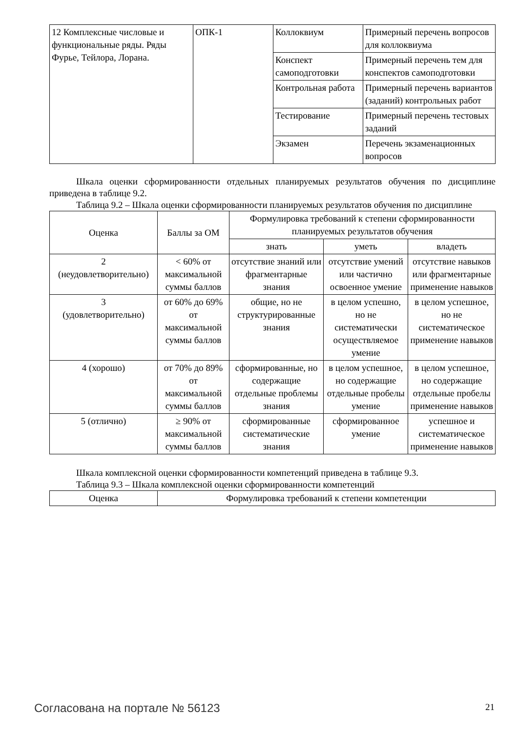| 12 Комплексные числовые и функциональные ряды. Ряды Фурье, Тейлора, Лорана. | ОПК-1 | Коллоквиум | Примерный перечень вопросов для коллоквиума |
| | | Конспект самоподготовки | Примерный перечень тем для конспектов самоподготовки |
| | | Контрольная работа | Примерный перечень вариантов (заданий) контрольных работ |
| | | Тестирование | Примерный перечень тестовых заданий |
| | | Экзамен | Перечень экзаменационных вопросов |
Шкала оценки сформированности отдельных планируемых результатов обучения по дисциплине приведена в таблице 9.2.
Таблица 9.2 – Шкала оценки сформированности планируемых результатов обучения по дисциплине
| Оценка | Баллы за ОМ | Формулировка требований к степени сформированности планируемых результатов обучения | | |
| --- | --- | --- | --- | --- |
| | | знать | уметь | владеть |
| 2 (неудовлетворительно) | < 60% от максимальной суммы баллов | отсутствие знаний или фрагментарные знания | отсутствие умений или частично освоенное умение | отсутствие навыков или фрагментарные применение навыков |
| 3 (удовлетворительно) | от 60% до 69% от максимальной суммы баллов | общие, но не структурированные знания | в целом успешно, но не систематически осуществляемое умение | в целом успешное, но не систематическое применение навыков |
| 4 (хорошо) | от 70% до 89% от максимальной суммы баллов | сформированные, но содержащие отдельные проблемы знания | в целом успешное, но содержащие отдельные пробелы умение | в целом успешное, но содержащие отдельные пробелы применение навыков |
| 5 (отлично) | ≥ 90% от максимальной суммы баллов | сформированные систематические знания | сформированное умение | успешное и систематическое применение навыков |
Шкала комплексной оценки сформированности компетенций приведена в таблице 9.3.
Таблица 9.3 – Шкала комплексной оценки сформированности компетенций
| Оценка | Формулировка требований к степени компетенции |
Согласована на портале № 56123 21